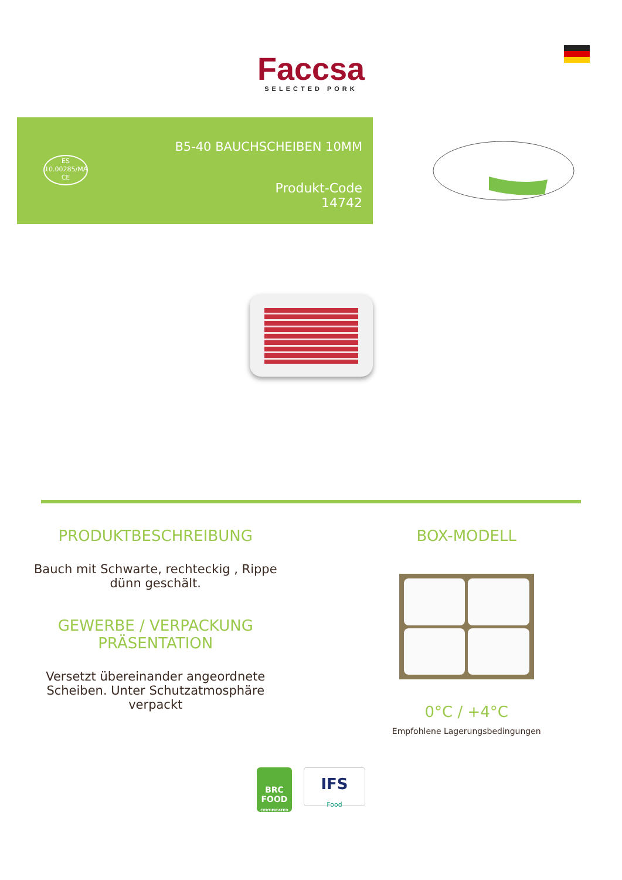Faccsa
SELECTED PORK
ES
10.00285/MA
CE
B5-40 BAUCHSCHEIBEN 10MM
Produkt-Code
14742
PRODUKTBESCHREIBUNG
Bauch mit Schwarte, rechteckig , Rippe
dünn geschält.
GEWERBE / VERPACKUNG
PRÄSENTATION
Versetzt übereinander angeordnete
Scheiben. Unter Schutzatmosphäre
verpackt
BOX-MODELL
0°C / +4°C
Empfohlene Lagerungsbedingungen
BRC
FOOD
CERTIFICATED
IFS
Food